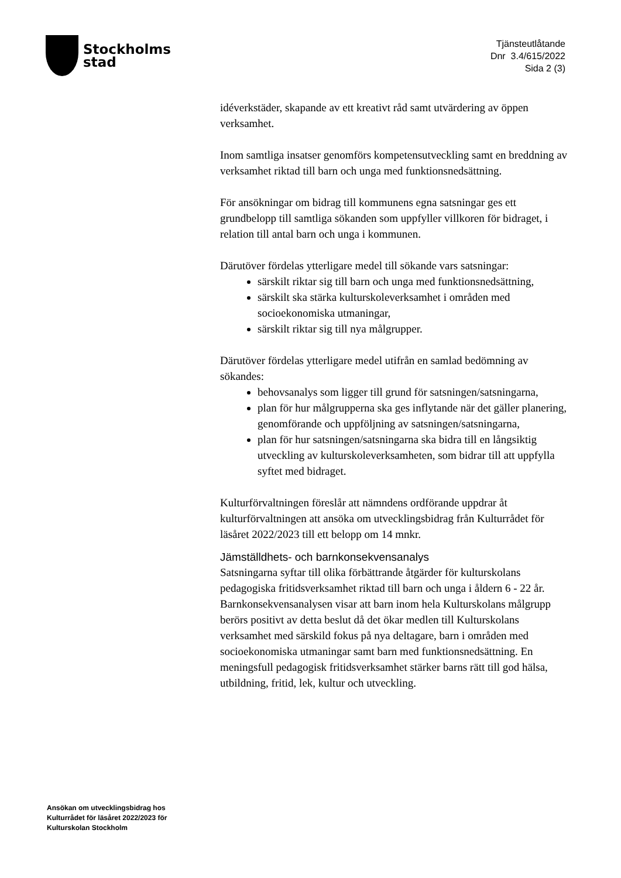Stockholms
stad
Tjänsteutlåtande
Dnr 3.4/615/2022
Sida 2 (3)
idéverkstäder, skapande av ett kreativt råd samt utvärdering av öppen verksamhet.
Inom samtliga insatser genomförs kompetensutveckling samt en breddning av verksamhet riktad till barn och unga med funktionsnedsättning.
För ansökningar om bidrag till kommunens egna satsningar ges ett grundbelopp till samtliga sökanden som uppfyller villkoren för bidraget, i relation till antal barn och unga i kommunen.
Därutöver fördelas ytterligare medel till sökande vars satsningar:
särskilt riktar sig till barn och unga med funktionsnedsättning,
särskilt ska stärka kulturskoleverksamhet i områden med socioekonomiska utmaningar,
särskilt riktar sig till nya målgrupper.
Därutöver fördelas ytterligare medel utifrån en samlad bedömning av sökandes:
behovsanalys som ligger till grund för satsningen/satsningarna,
plan för hur målgrupperna ska ges inflytande när det gäller planering, genomförande och uppföljning av satsningen/satsningarna,
plan för hur satsningen/satsningarna ska bidra till en långsiktig utveckling av kulturskoleverksamheten, som bidrar till att uppfylla syftet med bidraget.
Kulturförvaltningen föreslår att nämndens ordförande uppdrar åt kulturförvaltningen att ansöka om utvecklingsbidrag från Kulturrådet för läsåret 2022/2023 till ett belopp om 14 mnkr.
Jämställdhets- och barnkonsekvensanalys
Satsningarna syftar till olika förbättrande åtgärder för kulturskolans pedagogiska fritidsverksamhet riktad till barn och unga i åldern 6 - 22 år. Barnkonsekvensanalysen visar att barn inom hela Kulturskolans målgrupp berörs positivt av detta beslut då det ökar medlen till Kulturskolans verksamhet med särskild fokus på nya deltagare, barn i områden med socioekonomiska utmaningar samt barn med funktionsnedsättning. En meningsfull pedagogisk fritidsverksamhet stärker barns rätt till god hälsa, utbildning, fritid, lek, kultur och utveckling.
Ansökan om utvecklingsbidrag hos
Kulturrådet för läsåret 2022/2023 för
Kulturskolan Stockholm